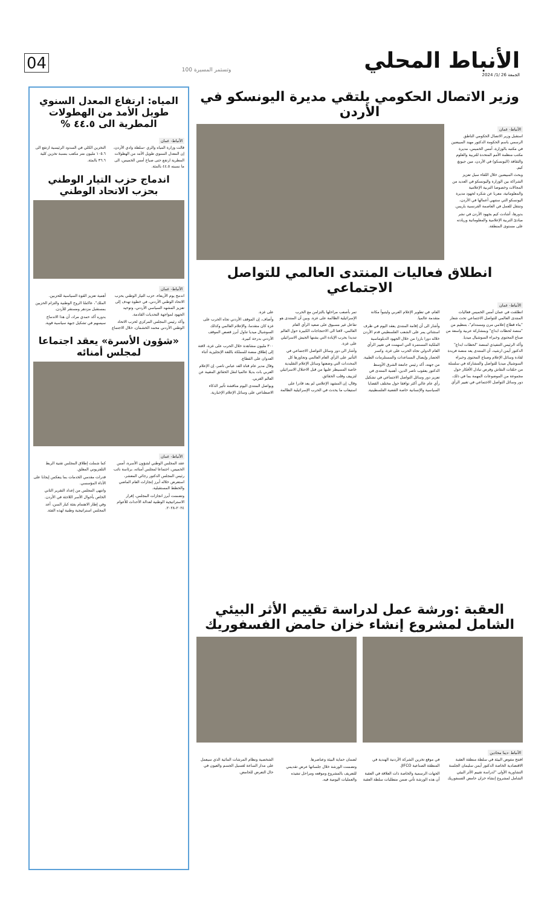الأنباط المحلي
وتستمر المسيرة 100
04
الجمعة 26 /1/ 2024
وزير الاتصال الحكومي يلتقي مديرة اليونسكو في الأردن
الأنباط- عمان
استقبل وزير الاتصال الحكومي الناطق الرسمي باسم الحكومة الدكتور مهند المبيضين في مكتبه بالوزارة، أمس الخميس، مديرة مكتب منظمة الأمم المتحدة للتربية والعلوم والثقافة (اليونسكو) في الأردن، مين جيونغ كيم.
وبحث المبيضين خلال اللقاء سبل تعزيز الشراكة بين الوزارة واليونسكو في العديد من المجالات وخصوصا التربية الإعلامية والمعلوماتية، معربا عن شكره لجهود مديرة اليونسكو التي ستنهي أعمالها في الأردن، وتنتقل للعمل في العاصمة الفرنسية باريس.
بدورها، أشادت كيم بجهود الأردن في نشر مبادئ التربية الإعلامية والمعلوماتية وريادته على مستوى المنطقة.
انطلاق فعاليات المنتدى العالمي للتواصل الاجتماعي
الأنباط- عمان
انطلقت في عمان أمس الخميس فعاليات المنتدى العالمي للتواصل الاجتماعي تحت شعار "بناء قطاع إعلامي مرن ومستدام"، بتنظيم من "منصة لحظات ابداع" وبمشاركة عربية واسعة من صناع المحتوى وخبراء السوشيال ميديا.
وأكد الرئيس التنفيذي لمنصة "لحظات ابداع" الدكتور أيمن ارشيد، أن المنتدى يعد منصة فريدة لقادة وسائل الإعلام وصناع المحتوى وخبراء السوشيال ميديا للتواصل والمشاركة في سلسلة من حلقات النقاش وفرص تبادل الأفكار حول مجموعة من الموضوعات المهمة بما في ذلك، دور وسائل التواصل الاجتماعي في تغيير الرأي العام، في تطوير الإعلام العربي وليتبوأ مكانة متقدمة عالميا.
وأشار الى أن إقامة المنتدى يعقد اليوم في ظرف استثنائي يمر على الشعب الفلسطيني قدم الأردن خلاله دورا بارزا من خلال الجهود الدبلوماسية الملكية المستمرة التي اسهمت في تغيير الرأي العام الدولي تجاه الحرب على غزة، وكسر الحصار وإيصال المساعدات والمستلزمات الطبية.
من جهته، أكد رئيس جامعة الشرق الأوسط الدكتور يعقوب ناصر الدين، أهمية المنتدى في تعزيز دور وسائل التواصل الاجتماعي في تشكيل رأي عام عالي أكثر توافقا حول مختلف القضايا السياسية والإنسانية خاصة القضية الفلسطينية.
تمر بأصعب مراحلها بالتزامن مع الحرب الإسرائيلية الظالمة على غزة. وبين أن المنتدى هو تفاعل غير مسبوق على صعيد الرأي العام العالمي، لافتا الى الاحتجاجات الكبيرة حول العالم تنديدا بحرب الإبادة التي يشنها الجيش الاسرائيلي على غزة.
وأشار الى دور وسائل التواصل الاجتماعي في التأثير على الرأي العام العالمي وتجاوزها كل المحددات التي وضعتها وسائل الإعلام التقليدية خاصة المسيطر عليها من قبل الاحتلال الاسرائيلي لتزييف وقلب الحقائق.
وقال، إن المشهد الإعلامي لم يعد قادرا على استيعاب ما يحدث في الحرب الإسرائيلية الظالمة على غزة.
وأضاف، إن الموقف الأردني تجاه الحرب على غزة كان متقدما، والإعلام العالمي وكذلك السوشيال ميديا تناول أبرز قصص الموقف الأردني بدرجة كبيرة.
٣٠٠ مليون مشاهدة خلال الحرب على غزة، لافتة إلى إطلاق منصة للمملكة باللغة الإنجليزية أثناء العدوان على القطاع.
وقال مدير عام قناة الغد عباس ناصر، إن الإعلام العربي بات بديلا عالميا لنقل الحقائق المغيبة عن العالم الغربي.
ويواصل المنتدى اليوم مناقشة تأثير الذكاء الاصطناعي على وسائل الإعلام الإخبارية.
العقبة :ورشة عمل لدراسة تقييم الأثر البيئي الشامل لمشروع إنشاء خزان حامض الفسفوريك
الأنباط -دينا محادين
افتتح مفوض البيئة في سلطة منطقة العقبة الاقتصادية الخاصة الدكتور أيمن سليمان الجلسة التشاورية الأولى "لدراسة تقييم الأثر البيئي الشامل لمشروع إنشاء خزان حامض الفسفوريك في موقع تخزين الشركة الأردنية الهندية في المنطقة الصناعية JIFCO.
الجهات الرسمية والخاصة ذات العلاقة في العقبة أن هذه الورشة تأتي ضمن متطلبات سلطة العقبة لضمان حماية البيئة وعناصرها.
وتضمنت الورشة خلال جلساتها عرض تقديمي للتعريف بالمشروع وموقعه ومراحل تنفيذه والعمليات اليومية فيه.
الشخصية ونظام المرشات المائية الذي سيعمل على مدار الساعة لغسيل الجسم والعيون في حال التعرض للحامض.
المياه: ارتفاع المعدل السنوي طويل الأمد من الهطولات المطرية الى ٤٤.٥ %
الأنباط- عمان
قالت وزارة المياه والري -سلطة وادي الأردن، إن المعدل السنوي طويل الأمد من الهطولات المطرية ارتفع حتى صباح أمس الخميس، الى ما نسبته ٤٤.٥ بالمئة.
التخزين الكلي في السدود الرئيسية ارتفع الى ١٠٥.٦ مليون متر مكعب بنسبة تخزين كلية ٣٦.٦ بالمئة.
اندماج حزب التيار الوطني بحزب الاتحاد الوطني
الأنباط- عمان
اندمج يوم الأربعاء، حزب التيار الوطني بحزب الاتحاد الوطني الأردني، في خطوة تهدف إلى تعزيز المشهد السياسي الأردني، وتوحيد الجهود لمواجهة التحديات القادمة.
وأكد رئيس المجلس المركزي لحزب الاتحاد الوطني الأردني محمد الخشمان، خلال الاجتماع أهمية تعزيز القوة السياسية للحزبين.
الملك"، عاكسًا الروح الوطنية والتزام الحزبين بمستقبل مزدهر ومستقر للأردن.
بدوره أكد حمدي مراد، أن هذا الاندماج سيسهم في تشكيل جبهة سياسية قوية.
«شؤون الأسرة» يعقد اجتماعا لمجلس أمنائه
الأنباط- عمان
عقد المجلس الوطني لشؤون الأسرة، أمس الخميس، اجتماعا لمجلس أمنائه، برئاسة نائب رئيس المجلس الدكتور رجائي المعشر، استعرض خلاله أبرز إنجازات العام الماضي والخطط المستقبلية.
وتضمنت أبرز انجازات المجلس، إقرار الاستراتيجية الوطنية لعدالة الأحداث للأعوام ٢٠٢٤-٢٠٢٨.
كما شملت إطلاق المجلس تقنية الربط التلفزيوني المغلق.
قدرات مقدمي الخدمات بما ينعكس إيجابا على الأداء المؤسسي.
وانتهى المجلس من إعداد التقرير الثاني الخاص بأحوال الأسر اللاجئة في الأردن.
وفي إطار الاهتمام بفئة كبار السن، أعد المجلس استراتيجية وطنية لهذه الفئة.